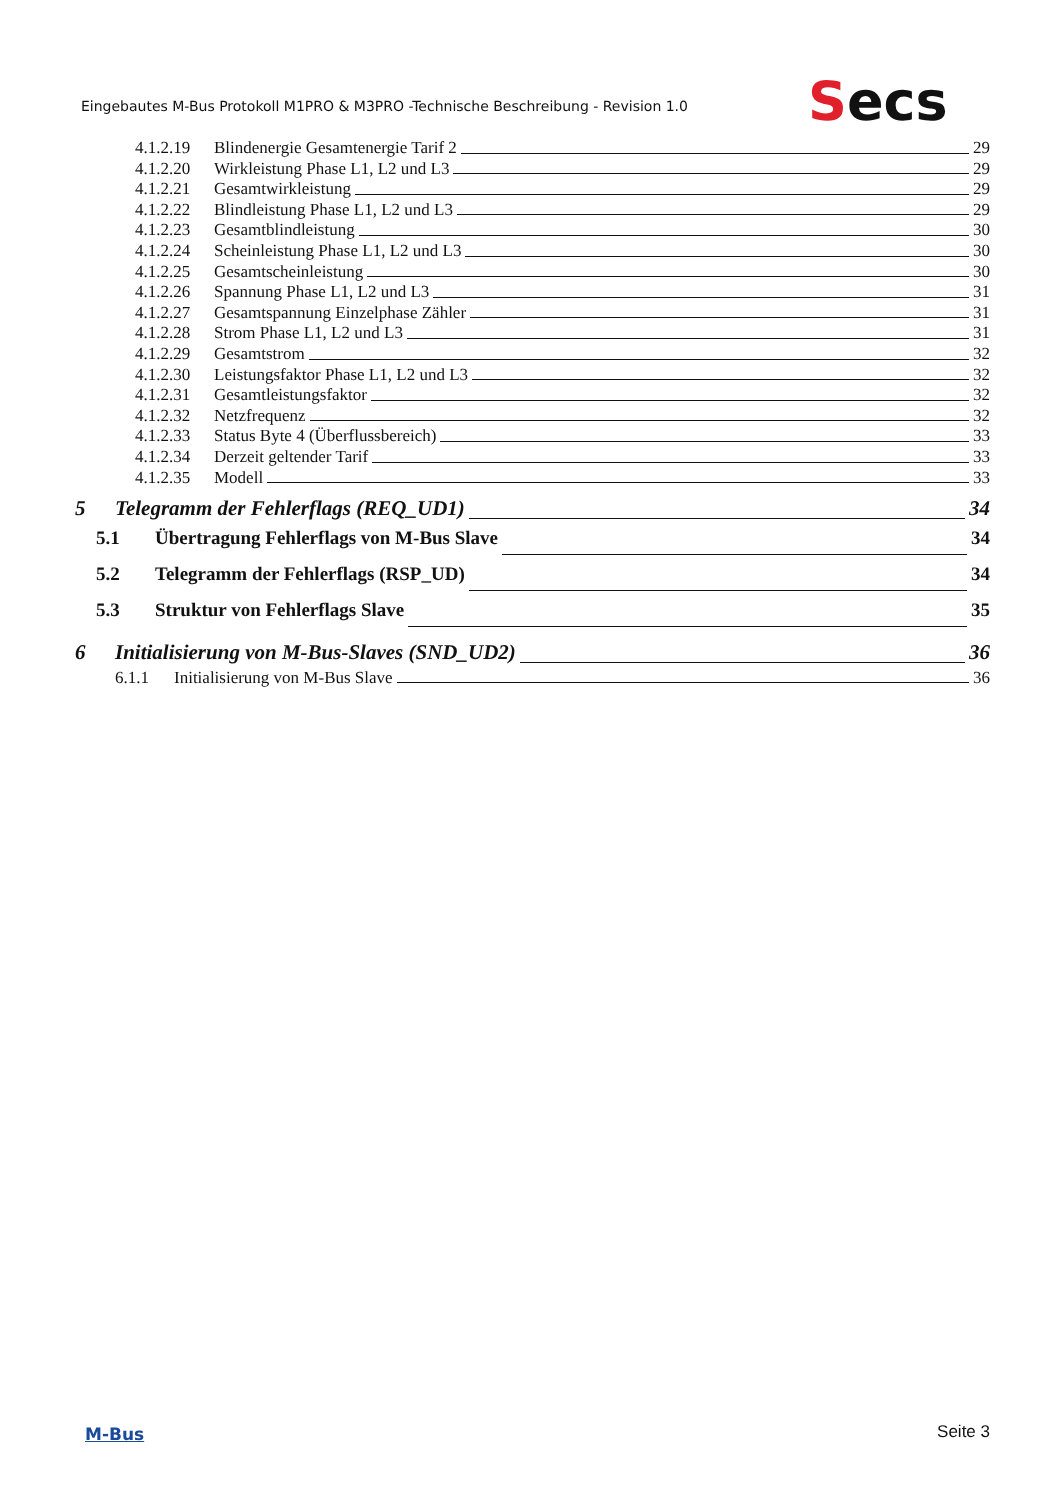Eingebautes M-Bus Protokoll M1PRO & M3PRO -Technische Beschreibung - Revision 1.0
Secs
4.1.2.19 Blindenergie Gesamtenergie Tarif 2 29
4.1.2.20 Wirkleistung Phase L1, L2 und L3 29
4.1.2.21 Gesamtwirkleistung 29
4.1.2.22 Blindleistung Phase L1, L2 und L3 29
4.1.2.23 Gesamtblindleistung 30
4.1.2.24 Scheinleistung Phase L1, L2 und L3 30
4.1.2.25 Gesamtscheinleistung 30
4.1.2.26 Spannung Phase L1, L2 und L3 31
4.1.2.27 Gesamtspannung Einzelphase Zähler 31
4.1.2.28 Strom Phase L1, L2 und L3 31
4.1.2.29 Gesamtstrom 32
4.1.2.30 Leistungsfaktor Phase L1, L2 und L3 32
4.1.2.31 Gesamtleistungsfaktor 32
4.1.2.32 Netzfrequenz 32
4.1.2.33 Status Byte 4 (Überflussbereich) 33
4.1.2.34 Derzeit geltender Tarif 33
4.1.2.35 Modell 33
5 Telegramm der Fehlerflags (REQ_UD1) 34
5.1 Übertragung Fehlerflags von M-Bus Slave 34
5.2 Telegramm der Fehlerflags (RSP_UD) 34
5.3 Struktur von Fehlerflags Slave 35
6 Initialisierung von M-Bus-Slaves (SND_UD2) 36
6.1.1 Initialisierung von M-Bus Slave 36
M-Bus Seite 3